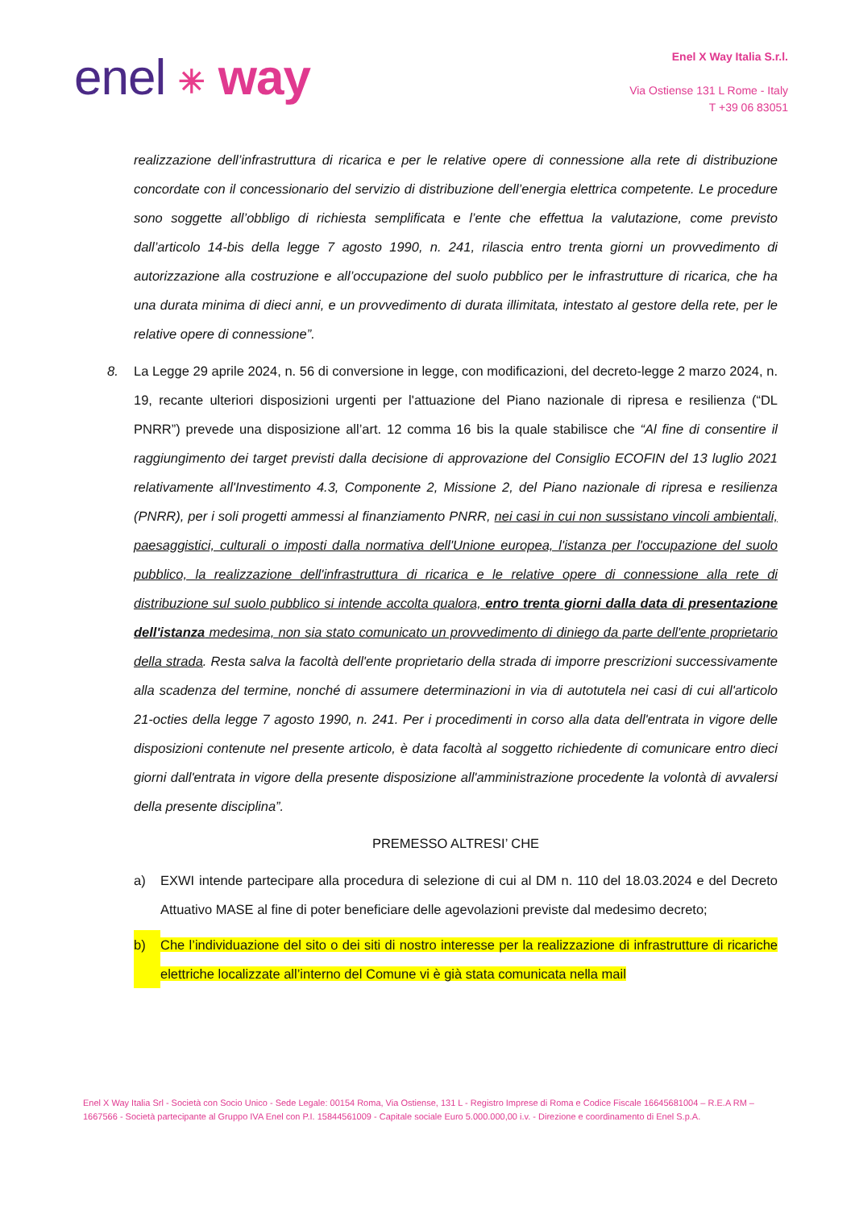enel ✳ way
Enel X Way Italia S.r.l.
Via Ostiense 131 L Rome - Italy
T +39 06 83051
realizzazione dell’infrastruttura di ricarica e per le relative opere di connessione alla rete di distribuzione concordate con il concessionario del servizio di distribuzione dell’energia elettrica competente. Le procedure sono soggette all’obbligo di richiesta semplificata e l’ente che effettua la valutazione, come previsto dall’articolo 14-bis della legge 7 agosto 1990, n. 241, rilascia entro trenta giorni un provvedimento di autorizzazione alla costruzione e all’occupazione del suolo pubblico per le infrastrutture di ricarica, che ha una durata minima di dieci anni, e un provvedimento di durata illimitata, intestato al gestore della rete, per le relative opere di connessione”.
8. La Legge 29 aprile 2024, n. 56 di conversione in legge, con modificazioni, del decreto-legge 2 marzo 2024, n. 19, recante ulteriori disposizioni urgenti per l'attuazione del Piano nazionale di ripresa e resilienza (“DL PNRR”) prevede una disposizione all’art. 12 comma 16 bis la quale stabilisce che “Al fine di consentire il raggiungimento dei target previsti dalla decisione di approvazione del Consiglio ECOFIN del 13 luglio 2021 relativamente all'Investimento 4.3, Componente 2, Missione 2, del Piano nazionale di ripresa e resilienza (PNRR), per i soli progetti ammessi al finanziamento PNRR, nei casi in cui non sussistano vincoli ambientali, paesaggistici, culturali o imposti dalla normativa dell'Unione europea, l'istanza per l'occupazione del suolo pubblico, la realizzazione dell'infrastruttura di ricarica e le relative opere di connessione alla rete di distribuzione sul suolo pubblico si intende accolta qualora, entro trenta giorni dalla data di presentazione dell'istanza medesima, non sia stato comunicato un provvedimento di diniego da parte dell'ente proprietario della strada. Resta salva la facoltà dell'ente proprietario della strada di imporre prescrizioni successivamente alla scadenza del termine, nonché di assumere determinazioni in via di autotutela nei casi di cui all'articolo 21-octies della legge 7 agosto 1990, n. 241. Per i procedimenti in corso alla data dell'entrata in vigore delle disposizioni contenute nel presente articolo, è data facoltà al soggetto richiedente di comunicare entro dieci giorni dall'entrata in vigore della presente disposizione all'amministrazione procedente la volontà di avvalersi della presente disciplina”.
PREMESSO ALTRESI’ CHE
a) EXWI intende partecipare alla procedura di selezione di cui al DM n. 110 del 18.03.2024 e del Decreto Attuativo MASE al fine di poter beneficiare delle agevolazioni previste dal medesimo decreto;
b) Che l’individuazione del sito o dei siti di nostro interesse per la realizzazione di infrastrutture di ricariche elettriche localizzate all’interno del Comune vi è già stata comunicata nella mail
Enel X Way Italia Srl - Società con Socio Unico - Sede Legale: 00154 Roma, Via Ostiense, 131 L - Registro Imprese di Roma e Codice Fiscale 16645681004 – R.E.A RM – 1667566 - Società partecipante al Gruppo IVA Enel con P.I. 15844561009 - Capitale sociale Euro 5.000.000,00 i.v. - Direzione e coordinamento di Enel S.p.A.